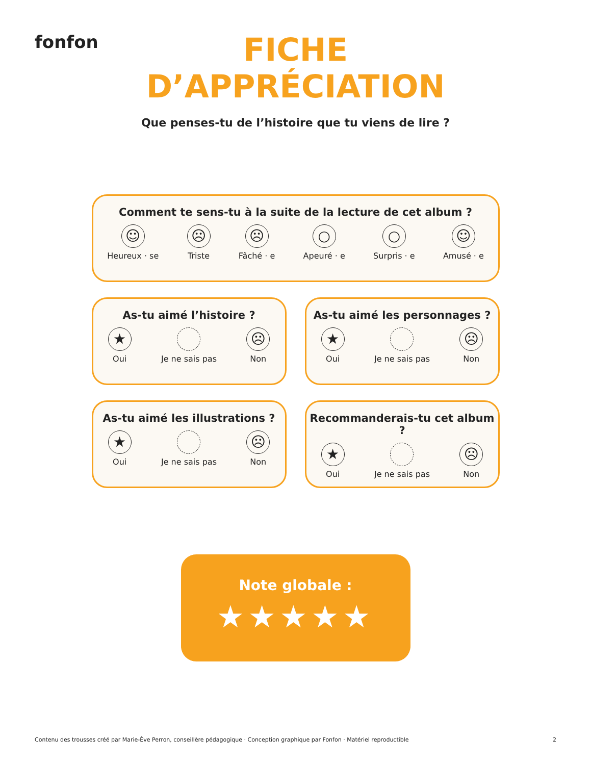fonfon
FICHE
D’APPRÉCIATION
Que penses-tu de l’histoire que tu viens de lire ?
Comment te sens-tu à la suite de la lecture de cet album ?
☺
Heureux · se
☹
Triste
☹
Fâché · e
○
Apeuré · e
○
Surpris · e
☺
Amusé · e
As-tu aimé l’histoire ?
★
Oui
Je ne sais pas
☹
Non
As-tu aimé les personnages ?
★
Oui
Je ne sais pas
☹
Non
As-tu aimé les illustrations ?
★
Oui
Je ne sais pas
☹
Non
Recommanderais-tu cet album ?
★
Oui
Je ne sais pas
☹
Non
Note globale :
★★★★★
Contenu des trousses créé par Marie-Ève Perron, conseillère pédagogique · Conception graphique par Fonfon · Matériel reproductible 2